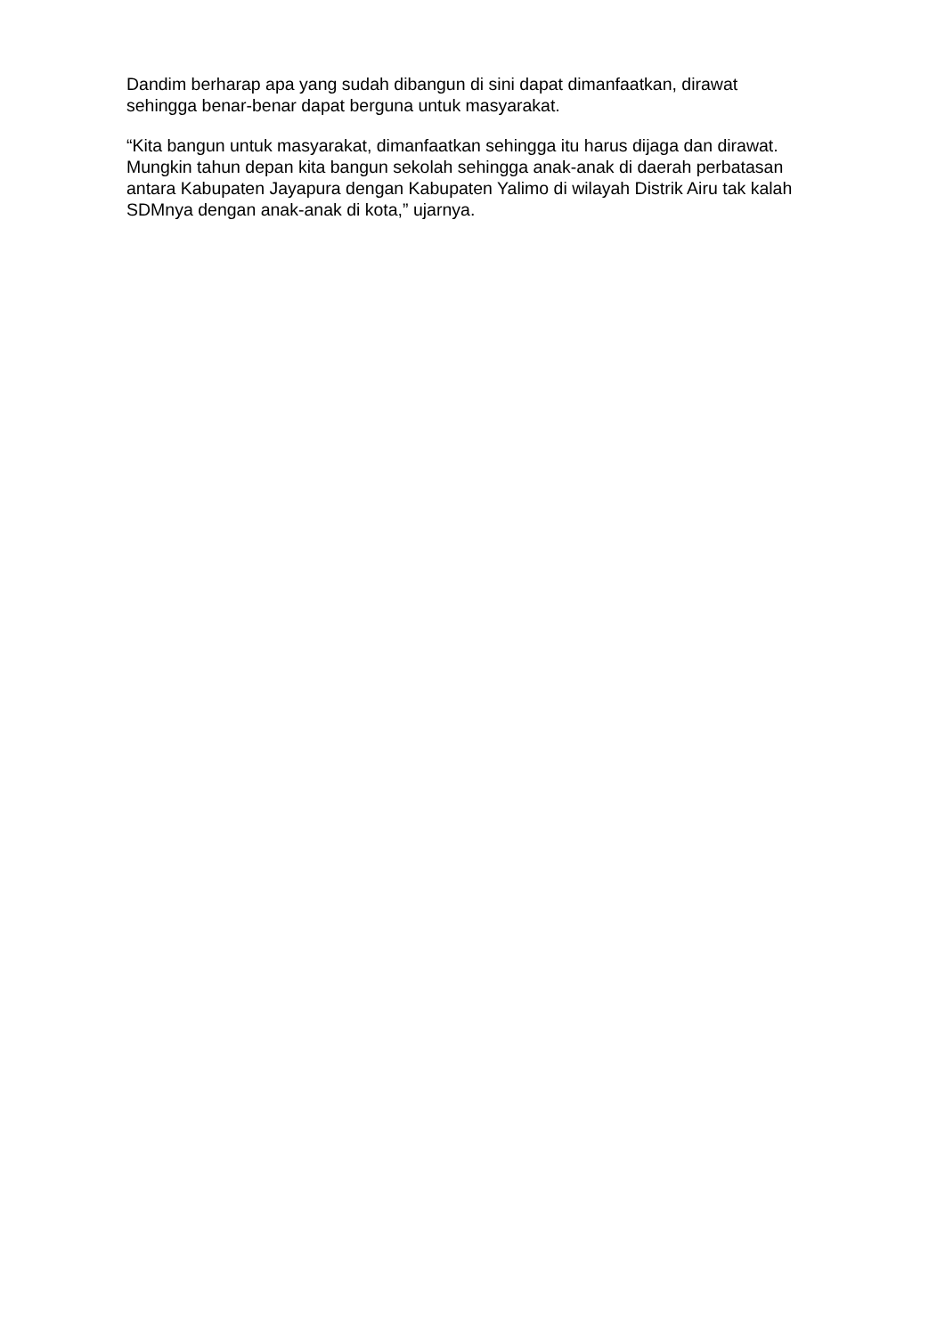Dandim berharap apa yang sudah dibangun di sini dapat dimanfaatkan, dirawat sehingga benar-benar dapat berguna untuk masyarakat.
“Kita bangun untuk masyarakat, dimanfaatkan sehingga itu harus dijaga dan dirawat. Mungkin tahun depan kita bangun sekolah sehingga anak-anak di daerah perbatasan antara Kabupaten Jayapura dengan Kabupaten Yalimo di wilayah Distrik Airu tak kalah SDMnya dengan anak-anak di kota,” ujarnya.